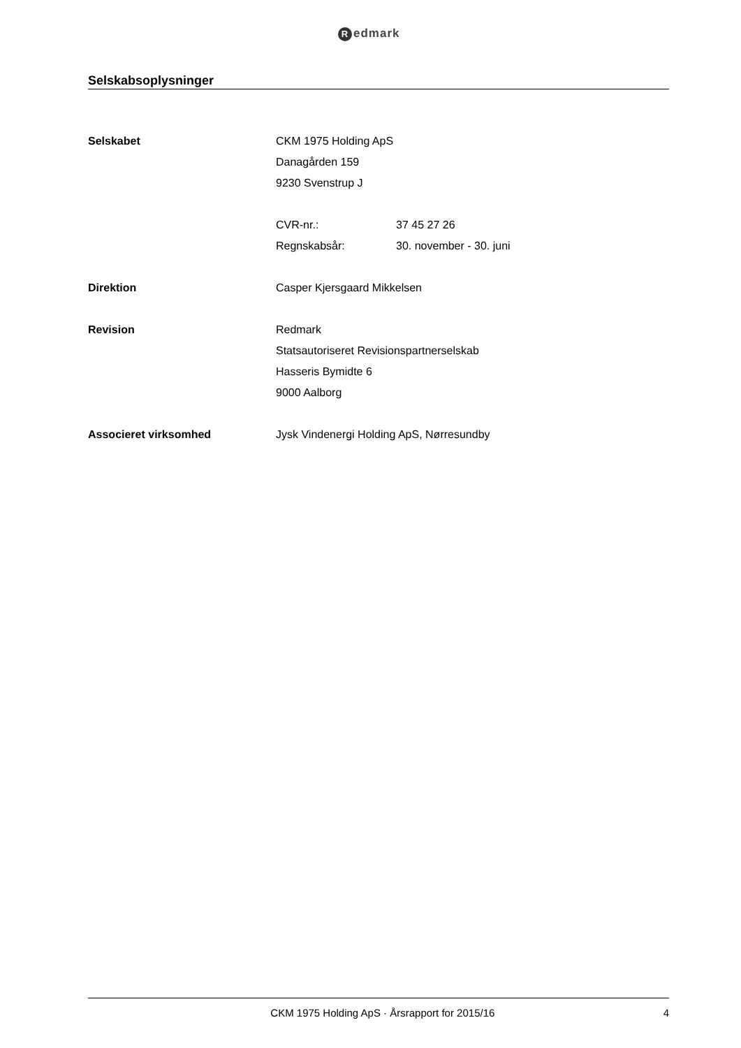Redmark
Selskabsoplysninger
Selskabet CKM 1975 Holding ApS
Danagården 159
9230 Svenstrup J
CVR-nr.: 37 45 27 26
Regnskabsår: 30. november - 30. juni
Direktion Casper Kjersgaard Mikkelsen
Revision Redmark
Statsautoriseret Revisionspartnerselskab
Hasseris Bymidte 6
9000 Aalborg
Associeret virksomhed Jysk Vindenergi Holding ApS, Nørresundby
CKM 1975 Holding ApS · Årsrapport for 2015/16
4